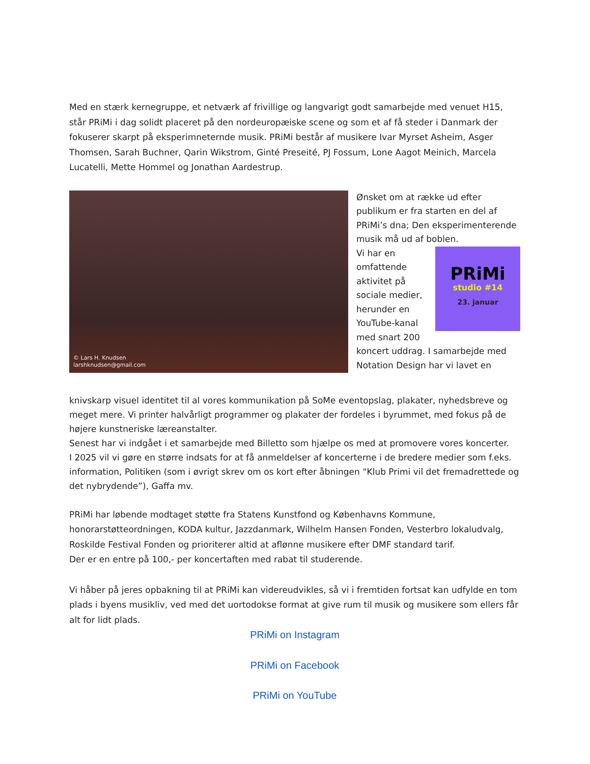Med en stærk kernegruppe, et netværk af frivillige og langvarigt godt samarbejde med venuet H15, står PRiMi i dag solidt placeret på den nordeuropæiske scene og som et af få steder i Danmark der fokuserer skarpt på eksperimneternde musik. PRiMi består af musikere Ivar Myrset Asheim, Asger Thomsen, Sarah Buchner, Qarin Wikstrom, Ginté Preseité, PJ Fossum, Lone Aagot Meinich, Marcela Lucatelli, Mette Hommel og Jonathan Aardestrup.
© Lars H. Knudsen
larshknudsen@gmail.com
Ønsket om at række ud efter publikum er fra starten en del af PRiMi’s dna; Den eksperimenterende musik må ud af boblen.
PRiMi
studio #14
23. januar
Vi har en omfattende aktivitet på sociale medier, herunder en YouTube-kanal med snart 200 koncert uddrag. I samarbejde med Notation Design har vi lavet en
knivskarp visuel identitet til al vores kommunikation på SoMe eventopslag, plakater, nyhedsbreve og meget mere. Vi printer halvårligt programmer og plakater der fordeles i byrummet, med fokus på de højere kunstneriske læreanstalter.
Senest har vi indgået i et samarbejde med Billetto som hjælpe os med at promovere vores koncerter.
I 2025 vil vi gøre en større indsats for at få anmeldelser af koncerterne i de bredere medier som f.eks. information, Politiken (som i øvrigt skrev om os kort efter åbningen “Klub Primi vil det fremadrettede og det nybrydende”), Gaffa mv.
PRiMi har løbende modtaget støtte fra Statens Kunstfond og Københavns Kommune, honorarstøtteordningen, KODA kultur, Jazzdanmark, Wilhelm Hansen Fonden, Vesterbro lokaludvalg, Roskilde Festival Fonden og prioriterer altid at aflønne musikere efter DMF standard tarif.
Der er en entre på 100,- per koncertaften med rabat til studerende.
Vi håber på jeres opbakning til at PRiMi kan videreudvikles, så vi i fremtiden fortsat kan udfylde en tom plads i byens musikliv, ved med det uortodokse format at give rum til musik og musikere som ellers får alt for lidt plads.
PRiMi on Instagram
PRiMi on Facebook
PRiMi on YouTube